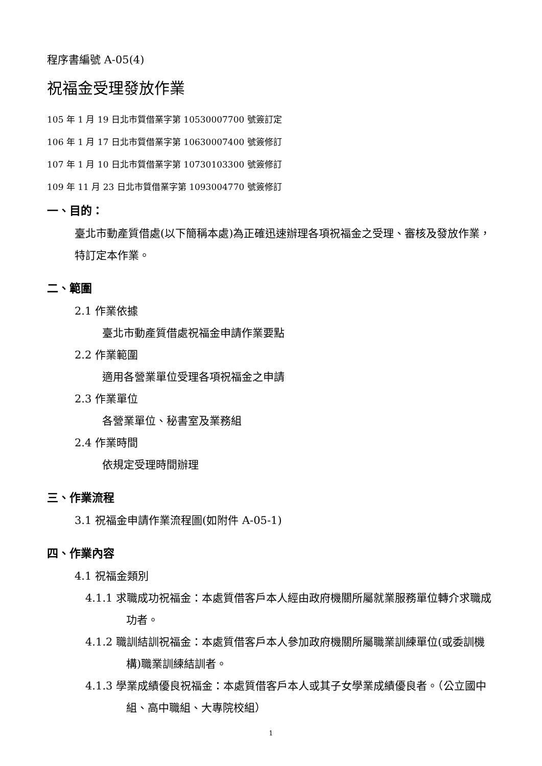程序書編號 A-05(4)
祝福金受理發放作業
105 年 1 月 19 日北市質借業字第 10530007700 號簽訂定
106 年 1 月 17 日北市質借業字第 10630007400 號簽修訂
107 年 1 月 10 日北市質借業字第 10730103300 號簽修訂
109 年 11 月 23 日北市質借業字第 1093004770 號簽修訂
一、目的：
臺北市動產質借處(以下簡稱本處)為正確迅速辦理各項祝福金之受理、審核及發放作業，特訂定本作業。
二、範圍
2.1 作業依據
臺北市動產質借處祝福金申請作業要點
2.2 作業範圍
適用各營業單位受理各項祝福金之申請
2.3 作業單位
各營業單位、秘書室及業務組
2.4 作業時間
依規定受理時間辦理
三、作業流程
3.1 祝福金申請作業流程圖(如附件 A-05-1)
四、作業內容
4.1 祝福金類別
4.1.1 求職成功祝福金：本處質借客戶本人經由政府機關所屬就業服務單位轉介求職成功者。
4.1.2 職訓結訓祝福金：本處質借客戶本人參加政府機關所屬職業訓練單位(或委訓機構)職業訓練結訓者。
4.1.3 學業成績優良祝福金：本處質借客戶本人或其子女學業成績優良者。（公立國中組、高中職組、大專院校組）
1